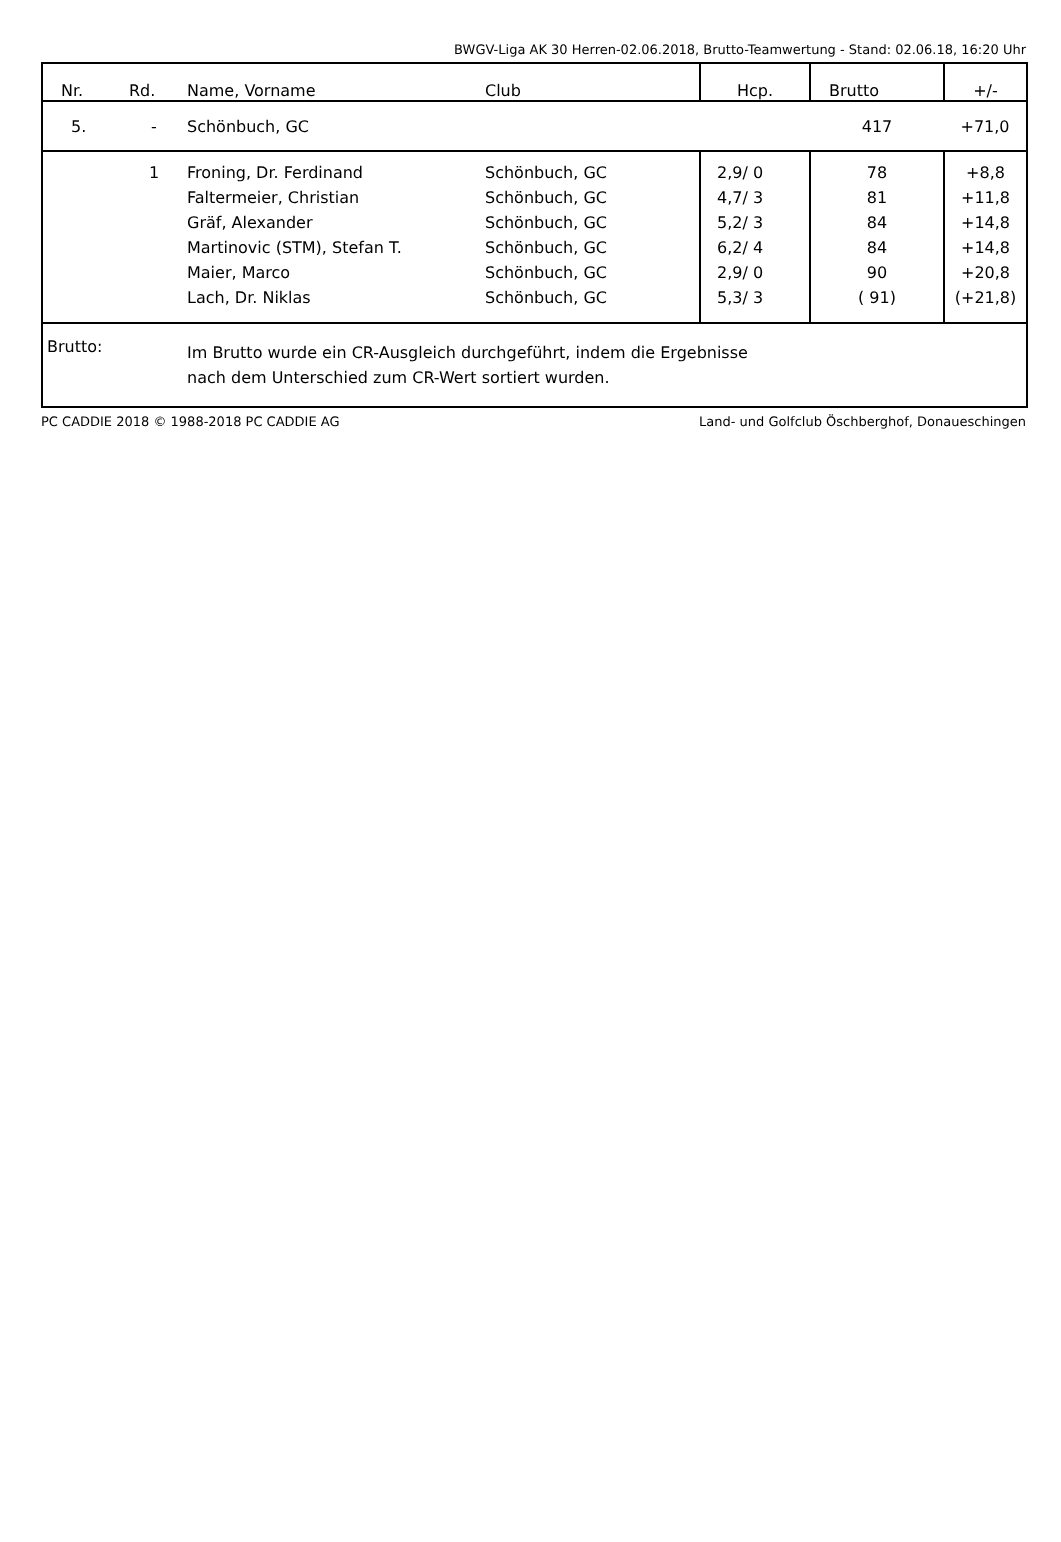BWGV-Liga AK 30 Herren-02.06.2018, Brutto-Teamwertung - Stand: 02.06.18, 16:20 Uhr
| Nr. | Rd. | Name, Vorname | Club | Hcp. | Brutto | +/- |
| --- | --- | --- | --- | --- | --- | --- |
| 5. | - | Schönbuch, GC | | | 417 | +71,0 |
| | 1 | Froning, Dr. Ferdinand | Schönbuch, GC | 2,9/ 0 | 78 | +8,8 |
| | | Faltermeier, Christian | Schönbuch, GC | 4,7/ 3 | 81 | +11,8 |
| | | Gräf, Alexander | Schönbuch, GC | 5,2/ 3 | 84 | +14,8 |
| | | Martinovic (STM), Stefan T. | Schönbuch, GC | 6,2/ 4 | 84 | +14,8 |
| | | Maier, Marco | Schönbuch, GC | 2,9/ 0 | 90 | +20,8 |
| | | Lach, Dr. Niklas | Schönbuch, GC | 5,3/ 3 | ( 91) | (+21,8) |
| Brutto: | | Im Brutto wurde ein CR-Ausgleich durchgeführt, indem die Ergebnisse nach dem Unterschied zum CR-Wert sortiert wurden. | | | | |
PC CADDIE 2018 © 1988-2018 PC CADDIE AG Land- und Golfclub Öschberghof, Donaueschingen